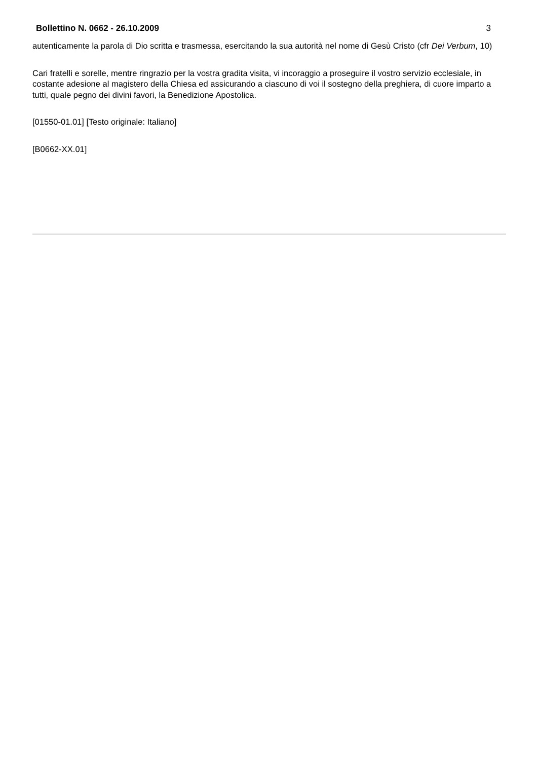Bollettino N. 0662 - 26.10.2009 3
autenticamente la parola di Dio scritta e trasmessa, esercitando la sua autorità nel nome di Gesù Cristo (cfr Dei Verbum, 10)
Cari fratelli e sorelle, mentre ringrazio per la vostra gradita visita, vi incoraggio a proseguire il vostro servizio ecclesiale, in costante adesione al magistero della Chiesa ed assicurando a ciascuno di voi il sostegno della preghiera, di cuore imparto a tutti, quale pegno dei divini favori, la Benedizione Apostolica.
[01550-01.01] [Testo originale: Italiano]
[B0662-XX.01]